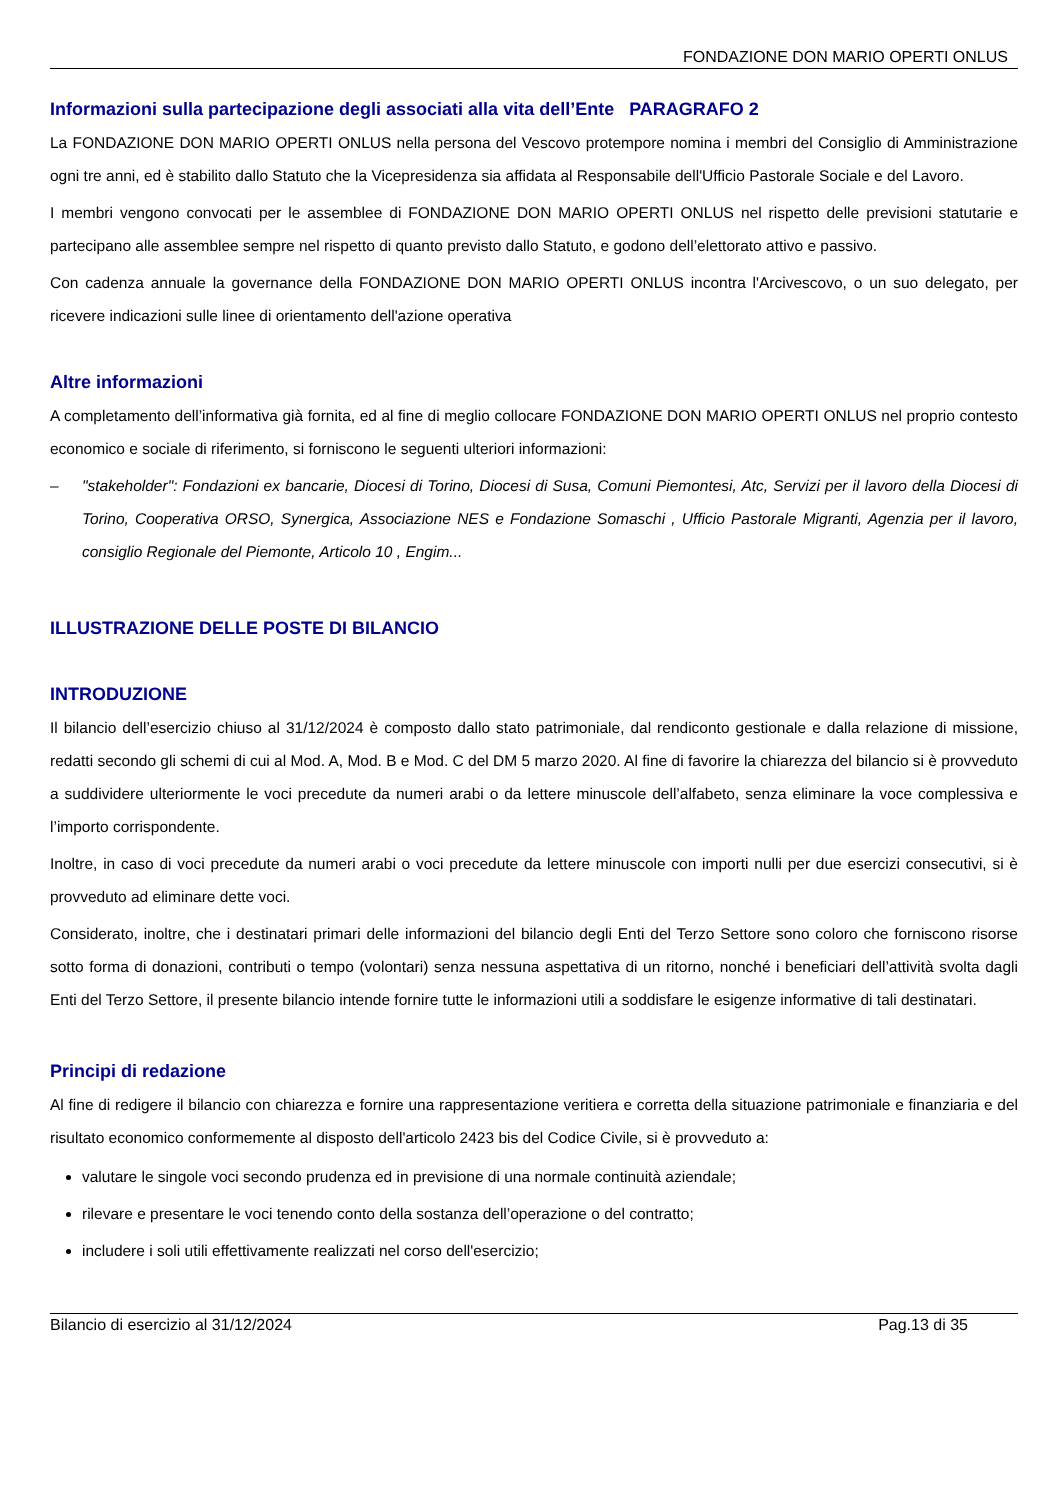FONDAZIONE DON MARIO OPERTI ONLUS
Informazioni sulla partecipazione degli associati alla vita dell’Ente PARAGRAFO 2
La FONDAZIONE DON MARIO OPERTI ONLUS nella persona del Vescovo protempore nomina i membri del Consiglio di Amministrazione ogni tre anni, ed è stabilito dallo Statuto che la Vicepresidenza sia affidata al Responsabile dell'Ufficio Pastorale Sociale e del Lavoro.
I membri vengono convocati per le assemblee di FONDAZIONE DON MARIO OPERTI ONLUS nel rispetto delle previsioni statutarie e partecipano alle assemblee sempre nel rispetto di quanto previsto dallo Statuto, e godono dell’elettorato attivo e passivo.
Con cadenza annuale la governance della FONDAZIONE DON MARIO OPERTI ONLUS incontra l'Arcivescovo, o un suo delegato, per ricevere indicazioni sulle linee di orientamento dell'azione operativa
Altre informazioni
A completamento dell’informativa già fornita, ed al fine di meglio collocare FONDAZIONE DON MARIO OPERTI ONLUS nel proprio contesto economico e sociale di riferimento, si forniscono le seguenti ulteriori informazioni:
– "stakeholder": Fondazioni ex bancarie, Diocesi di Torino, Diocesi di Susa, Comuni Piemontesi, Atc, Servizi per il lavoro della Diocesi di Torino, Cooperativa ORSO, Synergica, Associazione NES e Fondazione Somaschi , Ufficio Pastorale Migranti, Agenzia per il lavoro, consiglio Regionale del Piemonte, Articolo 10 , Engim...
ILLUSTRAZIONE DELLE POSTE DI BILANCIO
INTRODUZIONE
Il bilancio dell’esercizio chiuso al 31/12/2024 è composto dallo stato patrimoniale, dal rendiconto gestionale e dalla relazione di missione, redatti secondo gli schemi di cui al Mod. A, Mod. B e Mod. C del DM 5 marzo 2020. Al fine di favorire la chiarezza del bilancio si è provveduto a suddividere ulteriormente le voci precedute da numeri arabi o da lettere minuscole dell’alfabeto, senza eliminare la voce complessiva e l’importo corrispondente.
Inoltre, in caso di voci precedute da numeri arabi o voci precedute da lettere minuscole con importi nulli per due esercizi consecutivi, si è provveduto ad eliminare dette voci.
Considerato, inoltre, che i destinatari primari delle informazioni del bilancio degli Enti del Terzo Settore sono coloro che forniscono risorse sotto forma di donazioni, contributi o tempo (volontari) senza nessuna aspettativa di un ritorno, nonché i beneficiari dell’attività svolta dagli Enti del Terzo Settore, il presente bilancio intende fornire tutte le informazioni utili a soddisfare le esigenze informative di tali destinatari.
Principi di redazione
Al fine di redigere il bilancio con chiarezza e fornire una rappresentazione veritiera e corretta della situazione patrimoniale e finanziaria e del risultato economico conformemente al disposto dell'articolo 2423 bis del Codice Civile, si è provveduto a:
valutare le singole voci secondo prudenza ed in previsione di una normale continuità aziendale;
rilevare e presentare le voci tenendo conto della sostanza dell’operazione o del contratto;
includere i soli utili effettivamente realizzati nel corso dell'esercizio;
Bilancio di esercizio al 31/12/2024 Pag.13 di 35